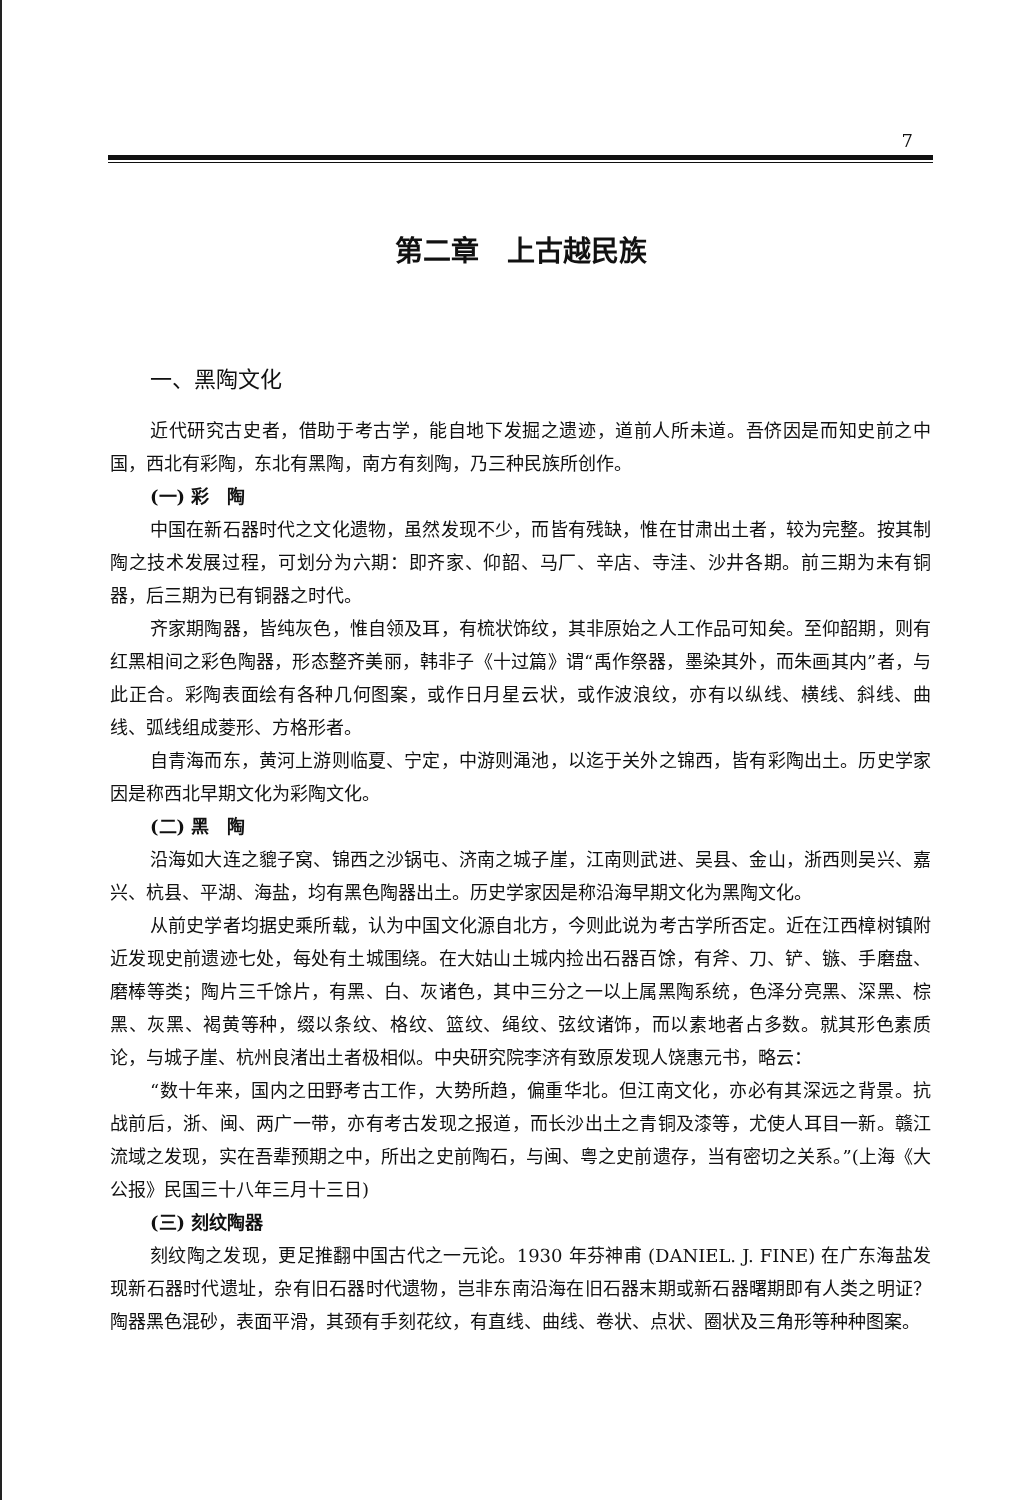7
第二章　上古越民族
一、黑陶文化
近代研究古史者，借助于考古学，能自地下发掘之遗迹，道前人所未道。吾侪因是而知史前之中国，西北有彩陶，东北有黑陶，南方有刻陶，乃三种民族所创作。
(一) 彩　陶
中国在新石器时代之文化遗物，虽然发现不少，而皆有残缺，惟在甘肃出土者，较为完整。按其制陶之技术发展过程，可划分为六期：即齐家、仰韶、马厂、辛店、寺洼、沙井各期。前三期为未有铜器，后三期为已有铜器之时代。
齐家期陶器，皆纯灰色，惟自领及耳，有梳状饰纹，其非原始之人工作品可知矣。至仰韶期，则有红黑相间之彩色陶器，形态整齐美丽，韩非子《十过篇》谓“禹作祭器，墨染其外，而朱画其内”者，与此正合。彩陶表面绘有各种几何图案，或作日月星云状，或作波浪纹，亦有以纵线、横线、斜线、曲线、弧线组成菱形、方格形者。
自青海而东，黄河上游则临夏、宁定，中游则渑池，以迄于关外之锦西，皆有彩陶出土。历史学家因是称西北早期文化为彩陶文化。
(二) 黑　陶
沿海如大连之貔子窝、锦西之沙锅屯、济南之城子崖，江南则武进、吴县、金山，浙西则吴兴、嘉兴、杭县、平湖、海盐，均有黑色陶器出土。历史学家因是称沿海早期文化为黑陶文化。
从前史学者均据史乘所载，认为中国文化源自北方，今则此说为考古学所否定。近在江西樟树镇附近发现史前遗迹七处，每处有土城围绕。在大姑山土城内捡出石器百馀，有斧、刀、铲、镞、手磨盘、磨棒等类；陶片三千馀片，有黑、白、灰诸色，其中三分之一以上属黑陶系统，色泽分亮黑、深黑、棕黑、灰黑、褐黄等种，缀以条纹、格纹、篮纹、绳纹、弦纹诸饰，而以素地者占多数。就其形色素质论，与城子崖、杭州良渚出土者极相似。中央研究院李济有致原发现人饶惠元书，略云：
“数十年来，国内之田野考古工作，大势所趋，偏重华北。但江南文化，亦必有其深远之背景。抗战前后，浙、闽、两广一带，亦有考古发现之报道，而长沙出土之青铜及漆等，尤使人耳目一新。赣江流域之发现，实在吾辈预期之中，所出之史前陶石，与闽、粤之史前遗存，当有密切之关系。”(上海《大公报》民国三十八年三月十三日)
(三) 刻纹陶器
刻纹陶之发现，更足推翻中国古代之一元论。1930 年芬神甫 (DANIEL. J. FINE) 在广东海盐发现新石器时代遗址，杂有旧石器时代遗物，岂非东南沿海在旧石器末期或新石器曙期即有人类之明证？陶器黑色混砂，表面平滑，其颈有手刻花纹，有直线、曲线、卷状、点状、圈状及三角形等种种图案。